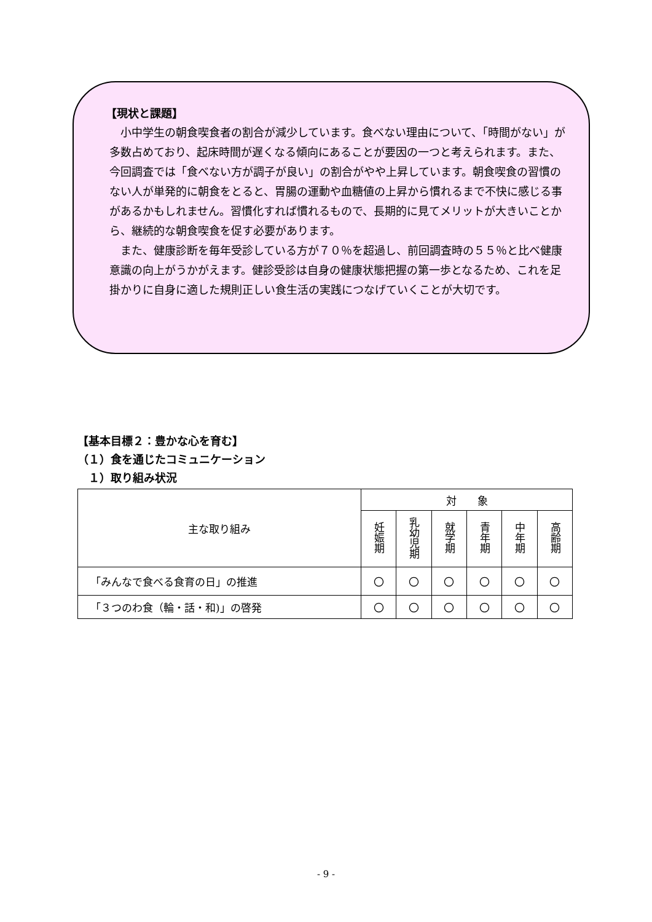【現状と課題】
　小中学生の朝食喫食者の割合が減少しています。食べない理由について、「時間がない」が多数占めており、起床時間が遅くなる傾向にあることが要因の一つと考えられます。また、今回調査では「食べない方が調子が良い」の割合がやや上昇しています。朝食喫食の習慣のない人が単発的に朝食をとると、胃腸の運動や血糖値の上昇から慣れるまで不快に感じる事があるかもしれません。習慣化すれば慣れるもので、長期的に見てメリットが大きいことから、継続的な朝食喫食を促す必要があります。
　また、健康診断を毎年受診している方が７０％を超過し、前回調査時の５５％と比べ健康意識の向上がうかがえます。健診受診は自身の健康状態把握の第一歩となるため、これを足掛かりに自身に適した規則正しい食生活の実践につなげていくことが大切です。
【基本目標２：豊かな心を育む】
（１）食を通じたコミュニケーション
　１）取り組み状況
| 主な取り組み | 対 象 | | | | | |
| --- | --- | --- | --- | --- | --- | --- |
| | 妊娠期 | 乳幼児期 | 就学期 | 青年期 | 中年期 | 高齢期 |
| 「みんなで食べる食育の日」の推進 | 〇 | 〇 | 〇 | 〇 | 〇 | 〇 |
| 「３つのわ食（輪・話・和)」の啓発 | 〇 | 〇 | 〇 | 〇 | 〇 | 〇 |
- 9 -